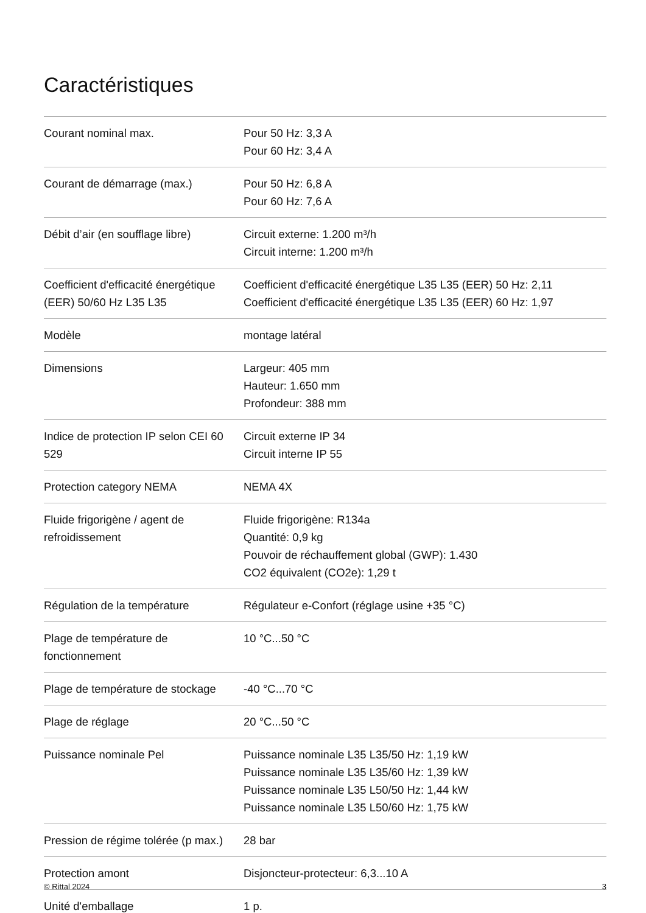Caractéristiques
| Courant nominal max. | Pour 50 Hz: 3,3 A Pour 60 Hz: 3,4 A |
| Courant de démarrage (max.) | Pour 50 Hz: 6,8 A Pour 60 Hz: 7,6 A |
| Débit d’air (en soufflage libre) | Circuit externe: 1.200 m³/h Circuit interne: 1.200 m³/h |
| Coefficient d'efficacité énergétique (EER) 50/60 Hz L35 L35 | Coefficient d'efficacité énergétique L35 L35 (EER) 50 Hz: 2,11 Coefficient d'efficacité énergétique L35 L35 (EER) 60 Hz: 1,97 |
| Modèle | montage latéral |
| Dimensions | Largeur: 405 mm Hauteur: 1.650 mm Profondeur: 388 mm |
| Indice de protection IP selon CEI 60 529 | Circuit externe IP 34 Circuit interne IP 55 |
| Protection category NEMA | NEMA 4X |
| Fluide frigorigène / agent de refroidissement | Fluide frigorigène: R134a Quantité: 0,9 kg Pouvoir de réchauffement global (GWP): 1.430 CO2 équivalent (CO2e): 1,29 t |
| Régulation de la température | Régulateur e-Confort (réglage usine +35 °C) |
| Plage de température de fonctionnement | 10 °C...50 °C |
| Plage de température de stockage | -40 °C...70 °C |
| Plage de réglage | 20 °C...50 °C |
| Puissance nominale Pel | Puissance nominale L35 L35/50 Hz: 1,19 kW Puissance nominale L35 L35/60 Hz: 1,39 kW Puissance nominale L35 L50/50 Hz: 1,44 kW Puissance nominale L35 L50/60 Hz: 1,75 kW |
| Pression de régime tolérée (p max.) | 28 bar |
| Protection amont | Disjoncteur-protecteur: 6,3...10 A |
| Unité d'emballage | 1 p. |
© Rittal 2024 3